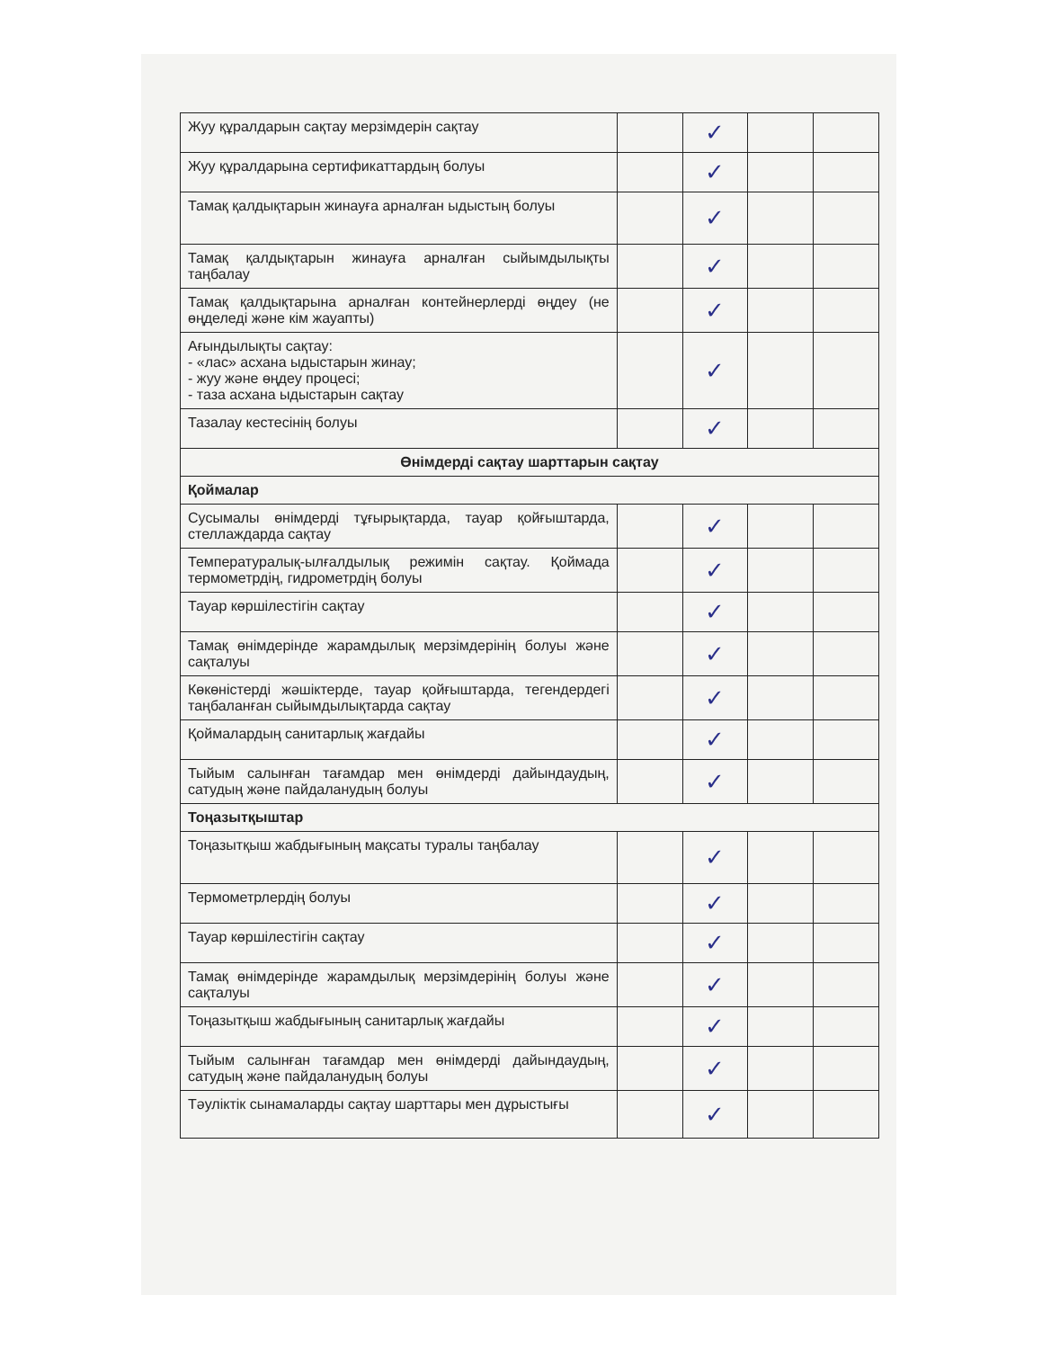| Жуу құралдарын сақтау мерзімдерін сақтау | | ✓ | | |
| Жуу құралдарына сертификаттардың болуы | | ✓ | | |
| Тамақ қалдықтарын жинауға арналған ыдыстың болуы | | ✓ | | |
| Тамақ қалдықтарын жинауға арналған сыйымдылықты таңбалау | | ✓ | | |
| Тамақ қалдықтарына арналған контейнерлерді өңдеу (не өңделеді және кім жауапты) | | ✓ | | |
| Ағындылықты сақтау: - «лас» асхана ыдыстарын жинау; - жуу және өңдеу процесі; - таза асхана ыдыстарын сақтау | | ✓ | | |
| Тазалау кестесінің болуы | | ✓ | | |
| Өнімдерді сақтау шарттарын сақтау | | | | |
| Қоймалар | | | | |
| Сусымалы өнімдерді тұғырықтарда, тауар қойғыштарда, стеллаждарда сақтау | | ✓ | | |
| Температуралық-ылғалдылық режимін сақтау. Қоймада термометрдің, гидрометрдің болуы | | ✓ | | |
| Тауар көршілестігін сақтау | | ✓ | | |
| Тамақ өнімдерінде жарамдылық мерзімдерінің болуы және сақталуы | | ✓ | | |
| Көкөністерді жәшіктерде, тауар қойғыштарда, тегендердегі таңбаланған сыйымдылықтарда сақтау | | ✓ | | |
| Қоймалардың санитарлық жағдайы | | ✓ | | |
| Тыйым салынған тағамдар мен өнімдерді дайындаудың, сатудың және пайдаланудың болуы | | ✓ | | |
| Тоңазытқыштар | | | | |
| Тоңазытқыш жабдығының мақсаты туралы таңбалау | | ✓ | | |
| Термометрлердің болуы | | ✓ | | |
| Тауар көршілестігін сақтау | | ✓ | | |
| Тамақ өнімдерінде жарамдылық мерзімдерінің болуы және сақталуы | | ✓ | | |
| Тоңазытқыш жабдығының санитарлық жағдайы | | ✓ | | |
| Тыйым салынған тағамдар мен өнімдерді дайындаудың, сатудың және пайдаланудың болуы | | ✓ | | |
| Тәуліктік сынамаларды сақтау шарттары мен дұрыстығы | | ✓ | | |